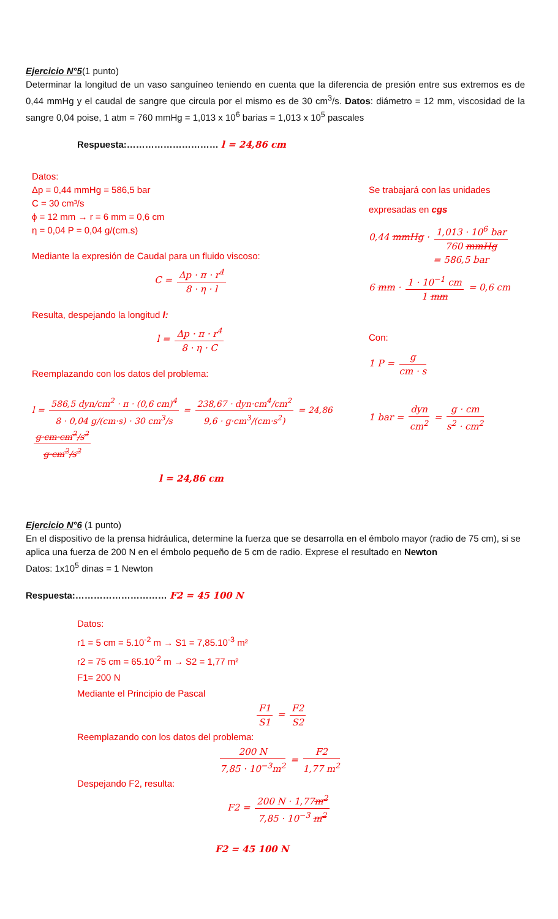Ejercicio N°5(1 punto)
Determinar la longitud de un vaso sanguíneo teniendo en cuenta que la diferencia de presión entre sus extremos es de 0,44 mmHg y el caudal de sangre que circula por el mismo es de 30 cm<sup>3</sup>/s. Datos: diámetro = 12 mm, viscosidad de la sangre 0,04 poise, 1 atm = 760 mmHg = 1,013 x 10<sup>6</sup> barias = 1,013 x 10<sup>5</sup> pascales
Respuesta:………………………… l = 24,86 cm
Datos:
Δp = 0,44 mmHg = 586,5 bar
C = 30 cm³/s
ϕ = 12 mm → r = 6 mm = 0,6 cm
η = 0,04 P = 0,04 g/(cm.s)
Mediante la expresión de Caudal para un fluido viscoso:
C = Δp · π · r<sup>4</sup> 8 · η · l
Resulta, despejando la longitud l:
l = Δp · π · r<sup>4</sup> 8 · η · C
Reemplazando con los datos del problema:
l = 586,5 dyn/cm<sup>2</sup> · π · (0,6 cm)<sup>4</sup> 8 · 0,04 g/(cm·s) · 30 cm<sup>3</sup>/s = 238,67 · dyn·cm<sup>4</sup>/cm<sup>2</sup> 9,6 · g·cm<sup>3</sup>/(cm·s<sup>2</sup>) = 24,86 g·cm·cm<sup>2</sup>/s<sup>2</sup> g·cm<sup>2</sup>/s<sup>2</sup>
l = 24,86 cm
Se trabajará con las unidades
expresadas en cgs
0,44 mmHg · 1,013 · 10<sup>6</sup> bar 760 mmHg
= 586,5 bar
6 mm · 1 · 10<sup>−1</sup> cm 1 mm = 0,6 cm
Con:
1 P = g cm · s
1 bar = dyn cm<sup>2</sup> = g · cm s<sup>2</sup> · cm<sup>2</sup>
Ejercicio N°6 (1 punto)
En el dispositivo de la prensa hidráulica, determine la fuerza que se desarrolla en el émbolo mayor (radio de 75 cm), si se aplica una fuerza de 200 N en el émbolo pequeño de 5 cm de radio. Exprese el resultado en Newton
Datos: 1x10<sup>5</sup> dinas = 1 Newton
Respuesta:………………………… F2 = 45 100 N
Datos:
r1 = 5 cm = 5.10<sup>-2</sup> m → S1 = 7,85.10<sup>-3</sup> m²
r2 = 75 cm = 65.10<sup>-2</sup> m → S2 = 1,77 m²
F1= 200 N
Mediante el Principio de Pascal
F1 S1 = F2 S2
Reemplazando con los datos del problema:
200 N 7,85 · 10<sup>−3</sup>m<sup>2</sup> = F2 1,77 m<sup>2</sup>
Despejando F2, resulta:
F2 = 200 N · 1,77m<sup>2</sup> 7,85 · 10<sup>−3</sup> m<sup>2</sup>
F2 = 45 100 N